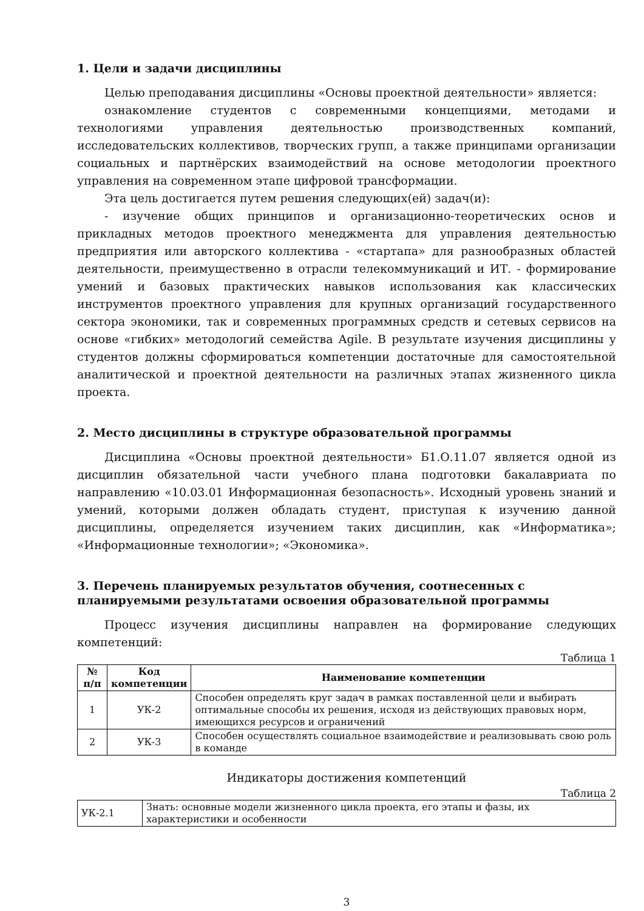1. Цели и задачи дисциплины
Целью преподавания дисциплины «Основы проектной деятельности» является:
ознакомление студентов с современными концепциями, методами и технологиями управления деятельностью производственных компаний, исследовательских коллективов, творческих групп, а также принципами организации социальных и партнёрских взаимодействий на основе методологии проектного управления на современном этапе цифровой трансформации.
Эта цель достигается путем решения следующих(ей) задач(и):
- изучение общих принципов и организационно-теоретических основ и прикладных методов проектного менеджмента для управления деятельностью предприятия или авторского коллектива - «стартапа» для разнообразных областей деятельности, преимущественно в отрасли телекоммуникаций и ИТ. - формирование умений и базовых практических навыков использования как классических инструментов проектного управления для крупных организаций государственного сектора экономики, так и современных программных средств и сетевых сервисов на основе «гибких» методологий семейства Agile. В результате изучения дисциплины у студентов должны сформироваться компетенции достаточные для самостоятельной аналитической и проектной деятельности на различных этапах жизненного цикла проекта.
2. Место дисциплины в структуре образовательной программы
Дисциплина «Основы проектной деятельности» Б1.О.11.07 является одной из дисциплин обязательной части учебного плана подготовки бакалавриата по направлению «10.03.01 Информационная безопасность». Исходный уровень знаний и умений, которыми должен обладать студент, приступая к изучению данной дисциплины, определяется изучением таких дисциплин, как «Информатика»; «Информационные технологии»; «Экономика».
3. Перечень планируемых результатов обучения, соотнесенных с планируемыми результатами освоения образовательной программы
Процесс изучения дисциплины направлен на формирование следующих компетенций:
Таблица 1
| № п/п | Код компетенции | Наименование компетенции |
| --- | --- | --- |
| 1 | УК-2 | Способен определять круг задач в рамках поставленной цели и выбирать оптимальные способы их решения, исходя из действующих правовых норм, имеющихся ресурсов и ограничений |
| 2 | УК-3 | Способен осуществлять социальное взаимодействие и реализовывать свою роль в команде |
Индикаторы достижения компетенций
Таблица 2
| УК-2.1 | Знать: основные модели жизненного цикла проекта, его этапы и фазы, их характеристики и особенности |
3